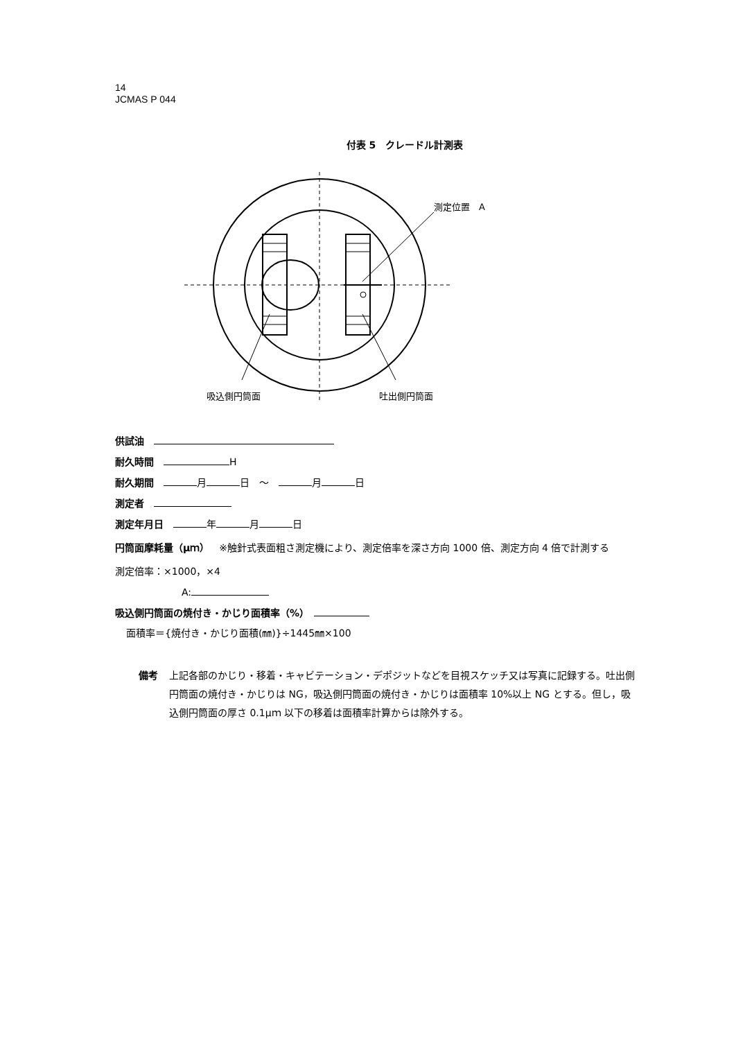14
JCMAS P 044
付表 5　クレードル計測表
測定位置　A
吸込側円筒面 吐出側円筒面
供試油　
耐久時間　 H
耐久期間　 月 日　～　 月 日
測定者　
測定年月日　 年 月 日
円筒面摩耗量（μｍ）　※触針式表面粗さ測定機により、測定倍率を深さ方向 1000 倍、測定方向 4 倍で計測する
測定倍率：×1000，×4
A:
吸込側円筒面の焼付き・かじり面積率（%）　
面積率＝{焼付き・かじり面積(㎜)}÷1445㎜×100
備考 上記各部のかじり・移着・キャビテーション・デポジットなどを目視スケッチ又は写真に記録する。吐出側円筒面の焼付き・かじりは NG，吸込側円筒面の焼付き・かじりは面積率 10%以上 NG とする。但し，吸込側円筒面の厚さ 0.1μｍ 以下の移着は面積率計算からは除外する。